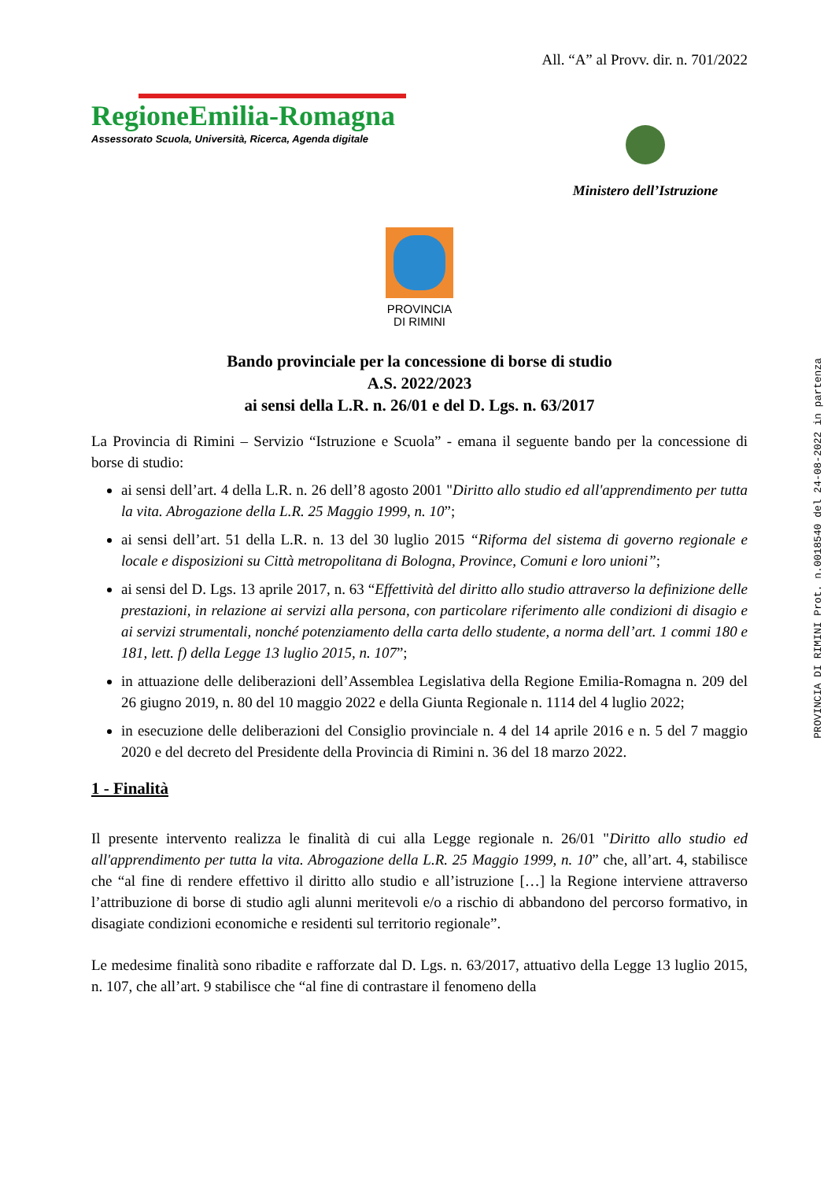All. “A” al Provv. dir. n. 701/2022
RegioneEmilia-Romagna
Assessorato Scuola, Università, Ricerca, Agenda digitale
Ministero dell’Istruzione
PROVINCIA
DI RIMINI
Bando provinciale per la concessione di borse di studio
A.S. 2022/2023
ai sensi della L.R. n. 26/01 e del D. Lgs. n. 63/2017
La Provincia di Rimini – Servizio “Istruzione e Scuola” - emana il seguente bando per la concessione di borse di studio:
ai sensi dell’art. 4 della L.R. n. 26 dell’8 agosto 2001 "Diritto allo studio ed all'apprendimento per tutta la vita. Abrogazione della L.R. 25 Maggio 1999, n. 10”;
ai sensi dell’art. 51 della L.R. n. 13 del 30 luglio 2015 “Riforma del sistema di governo regionale e locale e disposizioni su Città metropolitana di Bologna, Province, Comuni e loro unioni”;
ai sensi del D. Lgs. 13 aprile 2017, n. 63 “Effettività del diritto allo studio attraverso la definizione delle prestazioni, in relazione ai servizi alla persona, con particolare riferimento alle condizioni di disagio e ai servizi strumentali, nonché potenziamento della carta dello studente, a norma dell’art. 1 commi 180 e 181, lett. f) della Legge 13 luglio 2015, n. 107”;
in attuazione delle deliberazioni dell’Assemblea Legislativa della Regione Emilia-Romagna n. 209 del 26 giugno 2019, n. 80 del 10 maggio 2022 e della Giunta Regionale n. 1114 del 4 luglio 2022;
in esecuzione delle deliberazioni del Consiglio provinciale n. 4 del 14 aprile 2016 e n. 5 del 7 maggio 2020 e del decreto del Presidente della Provincia di Rimini n. 36 del 18 marzo 2022.
1 - Finalità
Il presente intervento realizza le finalità di cui alla Legge regionale n. 26/01 "Diritto allo studio ed all'apprendimento per tutta la vita. Abrogazione della L.R. 25 Maggio 1999, n. 10” che, all’art. 4, stabilisce che “al fine di rendere effettivo il diritto allo studio e all’istruzione […] la Regione interviene attraverso l’attribuzione di borse di studio agli alunni meritevoli e/o a rischio di abbandono del percorso formativo, in disagiate condizioni economiche e residenti sul territorio regionale”.
Le medesime finalità sono ribadite e rafforzate dal D. Lgs. n. 63/2017, attuativo della Legge 13 luglio 2015, n. 107, che all’art. 9 stabilisce che “al fine di contrastare il fenomeno della
PROVINCIA DI RIMINI Prot. n.0018540 del 24-08-2022 in partenza